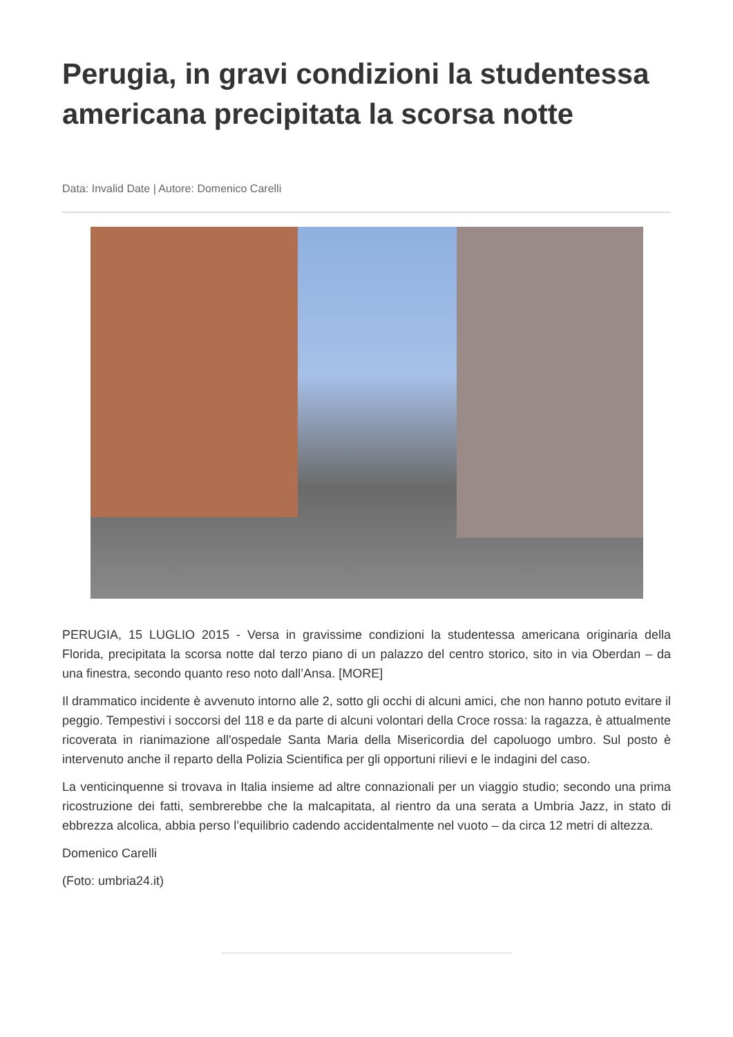Perugia, in gravi condizioni la studentessa americana precipitata la scorsa notte
Data: Invalid Date | Autore: Domenico Carelli
PERUGIA, 15 LUGLIO 2015 - Versa in gravissime condizioni la studentessa americana originaria della Florida, precipitata la scorsa notte dal terzo piano di un palazzo del centro storico, sito in via Oberdan – da una finestra, secondo quanto reso noto dall’Ansa. [MORE]
Il drammatico incidente è avvenuto intorno alle 2, sotto gli occhi di alcuni amici, che non hanno potuto evitare il peggio. Tempestivi i soccorsi del 118 e da parte di alcuni volontari della Croce rossa: la ragazza, è attualmente ricoverata in rianimazione all'ospedale Santa Maria della Misericordia del capoluogo umbro. Sul posto è intervenuto anche il reparto della Polizia Scientifica per gli opportuni rilievi e le indagini del caso.
La venticinquenne si trovava in Italia insieme ad altre connazionali per un viaggio studio; secondo una prima ricostruzione dei fatti, sembrerebbe che la malcapitata, al rientro da una serata a Umbria Jazz, in stato di ebbrezza alcolica, abbia perso l’equilibrio cadendo accidentalmente nel vuoto – da circa 12 metri di altezza.
Domenico Carelli
(Foto: umbria24.it)